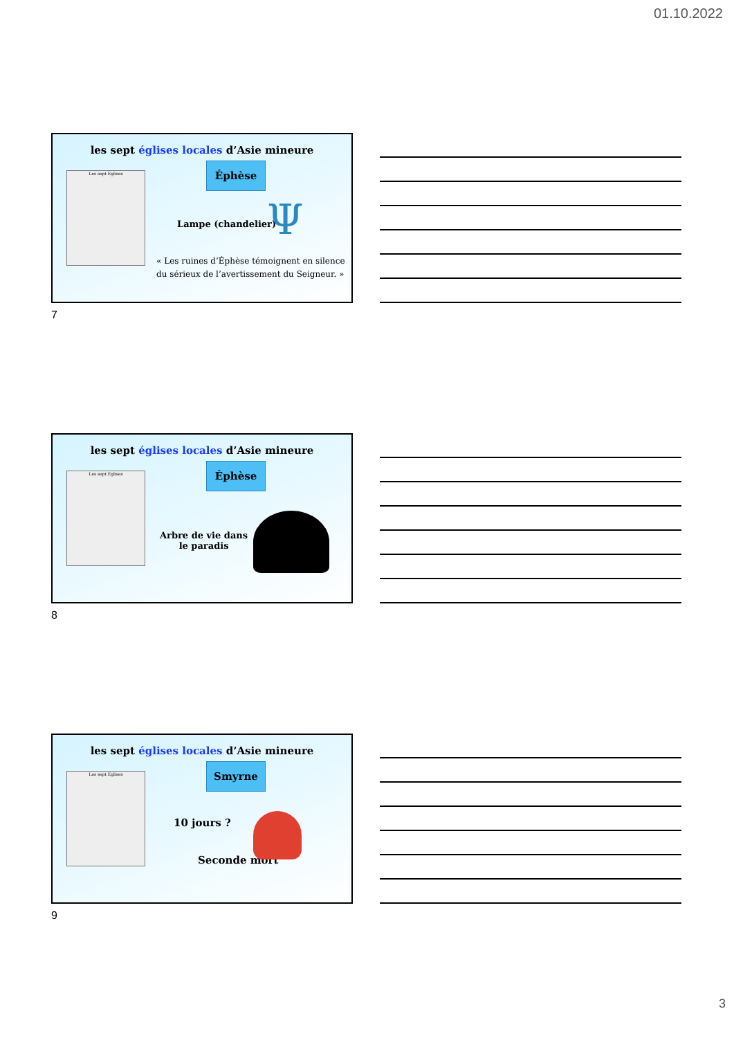01.10.2022
les sept églises locales d’Asie mineure
Les sept Eglises Éphèse
Lampe (chandelier) Ψ
« Les ruines d’Éphèse témoignent en silence
du sérieux de l’avertissement du Seigneur. »
7
les sept églises locales d’Asie mineure
Les sept Eglises Éphèse
Arbre de vie dans
le paradis
8
les sept églises locales d’Asie mineure
Les sept Eglises Smyrne
10 jours ?
Seconde mort
9
3